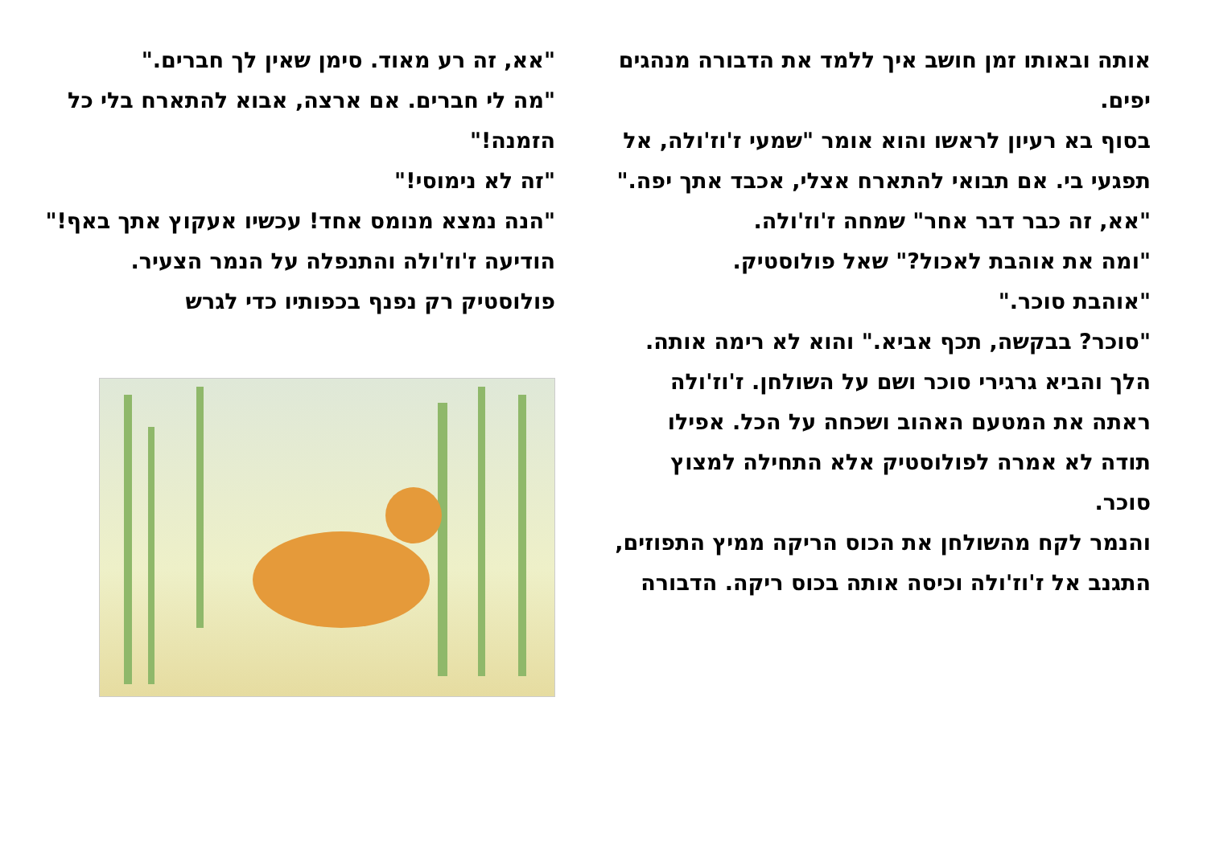"אא, זה רע מאוד. סימן שאין לך חברים."
"מה לי חברים. אם ארצה, אבוא להתארח בלי כל הזמנה!"
"זה לא נימוסי!"
"הנה נמצא מנומס אחד! עכשיו אעקוץ אתך באף!" הודיעה ז'וז'ולה והתנפלה על הנמר הצעיר.
פולוסטיק רק נפנף בכפותיו כדי לגרש
אותה ובאותו זמן חושב איך ללמד את הדבורה מנהגים יפים.
בסוף בא רעיון לראשו והוא אומר "שמעי ז'וז'ולה, אל תפגעי בי. אם תבואי להתארח אצלי, אכבד אתך יפה."
"אא, זה כבר דבר אחר" שמחה ז'וז'ולה.
"ומה את אוהבת לאכול?" שאל פולוסטיק.
"אוהבת סוכר."
"סוכר? בבקשה, תכף אביא." והוא לא רימה אותה. הלך והביא גרגירי סוכר ושם על השולחן. ז'וז'ולה ראתה את המטעם האהוב ושכחה על הכל. אפילו תודה לא אמרה לפולוסטיק אלא התחילה למצוץ סוכר.
והנמר לקח מהשולחן את הכוס הריקה ממיץ התפוזים, התגנב אל ז'וז'ולה וכיסה אותה בכוס ריקה. הדבורה